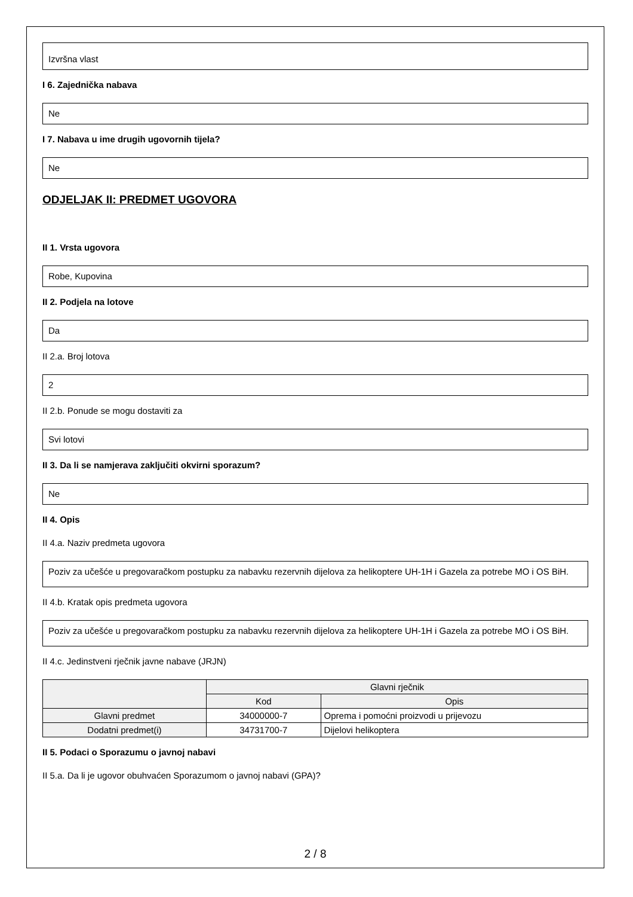Izvršna vlast
I 6. Zajednička nabava
Ne
I 7. Nabava u ime drugih ugovornih tijela?
Ne
ODJELJAK II: PREDMET UGOVORA
II 1. Vrsta ugovora
Robe, Kupovina
II 2. Podjela na lotove
Da
II 2.a. Broj lotova
2
II 2.b. Ponude se mogu dostaviti za
Svi lotovi
II 3. Da li se namjerava zaključiti okvirni sporazum?
Ne
II 4. Opis
II 4.a. Naziv predmeta ugovora
Poziv za učešće u pregovaračkom postupku za nabavku rezervnih dijelova za helikoptere UH-1H i Gazela za potrebe MO i OS BiH.
II 4.b. Kratak opis predmeta ugovora
Poziv za učešće u pregovaračkom postupku za nabavku rezervnih dijelova za helikoptere UH-1H i Gazela za potrebe MO i OS BiH.
II 4.c. Jedinstveni rječnik javne nabave (JRJN)
| | Glavni rječnik | |
| --- | --- | --- |
| | Kod | Opis |
| Glavni predmet | 34000000-7 | Oprema i pomoćni proizvodi u prijevozu |
| Dodatni predmet(i) | 34731700-7 | Dijelovi helikoptera |
II 5. Podaci o Sporazumu o javnoj nabavi
II 5.a. Da li je ugovor obuhvaćen Sporazumom o javnoj nabavi (GPA)?
2 / 8